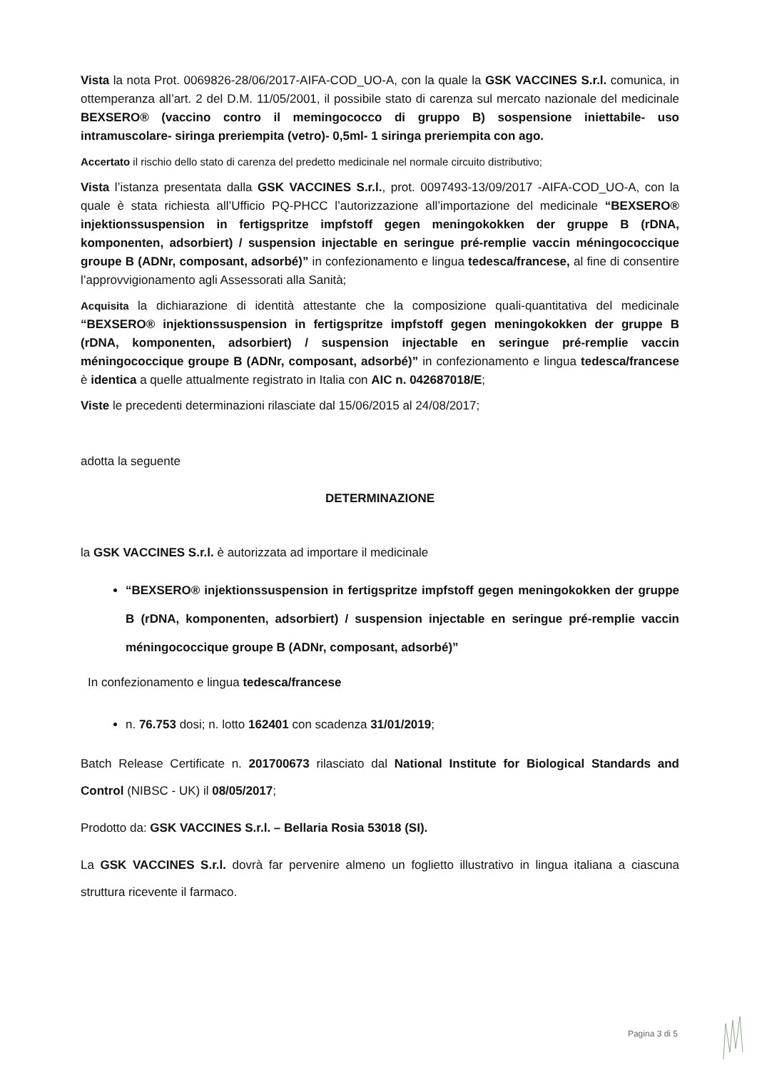Vista la nota Prot. 0069826-28/06/2017-AIFA-COD_UO-A, con la quale la GSK VACCINES S.r.l. comunica, in ottemperanza all’art. 2 del D.M. 11/05/2001, il possibile stato di carenza sul mercato nazionale del medicinale BEXSERO® (vaccino contro il memingococco di gruppo B) sospensione iniettabile- uso intramuscolare- siringa preriempita (vetro)- 0,5ml- 1 siringa preriempita con ago.
Accertato il rischio dello stato di carenza del predetto medicinale nel normale circuito distributivo;
Vista l’istanza presentata dalla GSK VACCINES S.r.l., prot. 0097493-13/09/2017 -AIFA-COD_UO-A, con la quale è stata richiesta all’Ufficio PQ-PHCC l’autorizzazione all’importazione del medicinale “BEXSERO® injektionssuspension in fertigspritze impfstoff gegen meningokokken der gruppe B (rDNA, komponenten, adsorbiert) / suspension injectable en seringue pré-remplie vaccin méningococcique groupe B (ADNr, composant, adsorbé)” in confezionamento e lingua tedesca/francese, al fine di consentire l’approvvigionamento agli Assessorati alla Sanità;
Acquisita la dichiarazione di identità attestante che la composizione quali-quantitativa del medicinale “BEXSERO® injektionssuspension in fertigspritze impfstoff gegen meningokokken der gruppe B (rDNA, komponenten, adsorbiert) / suspension injectable en seringue pré-remplie vaccin méningococcique groupe B (ADNr, composant, adsorbé)” in confezionamento e lingua tedesca/francese è identica a quelle attualmente registrato in Italia con AIC n. 042687018/E;
Viste le precedenti determinazioni rilasciate dal 15/06/2015 al 24/08/2017;
adotta la seguente
DETERMINAZIONE
la GSK VACCINES S.r.l. è autorizzata ad importare il medicinale
“BEXSERO® injektionssuspension in fertigspritze impfstoff gegen meningokokken der gruppe B (rDNA, komponenten, adsorbiert) / suspension injectable en seringue pré-remplie vaccin méningococcique groupe B (ADNr, composant, adsorbé)”
In confezionamento e lingua tedesca/francese
n. 76.753 dosi; n. lotto 162401 con scadenza 31/01/2019;
Batch Release Certificate n. 201700673 rilasciato dal National Institute for Biological Standards and Control (NIBSC - UK) il 08/05/2017;
Prodotto da: GSK VACCINES S.r.l. – Bellaria Rosia 53018 (SI).
La GSK VACCINES S.r.l. dovrà far pervenire almeno un foglietto illustrativo in lingua italiana a ciascuna struttura ricevente il farmaco.
Pagina 3 di 5